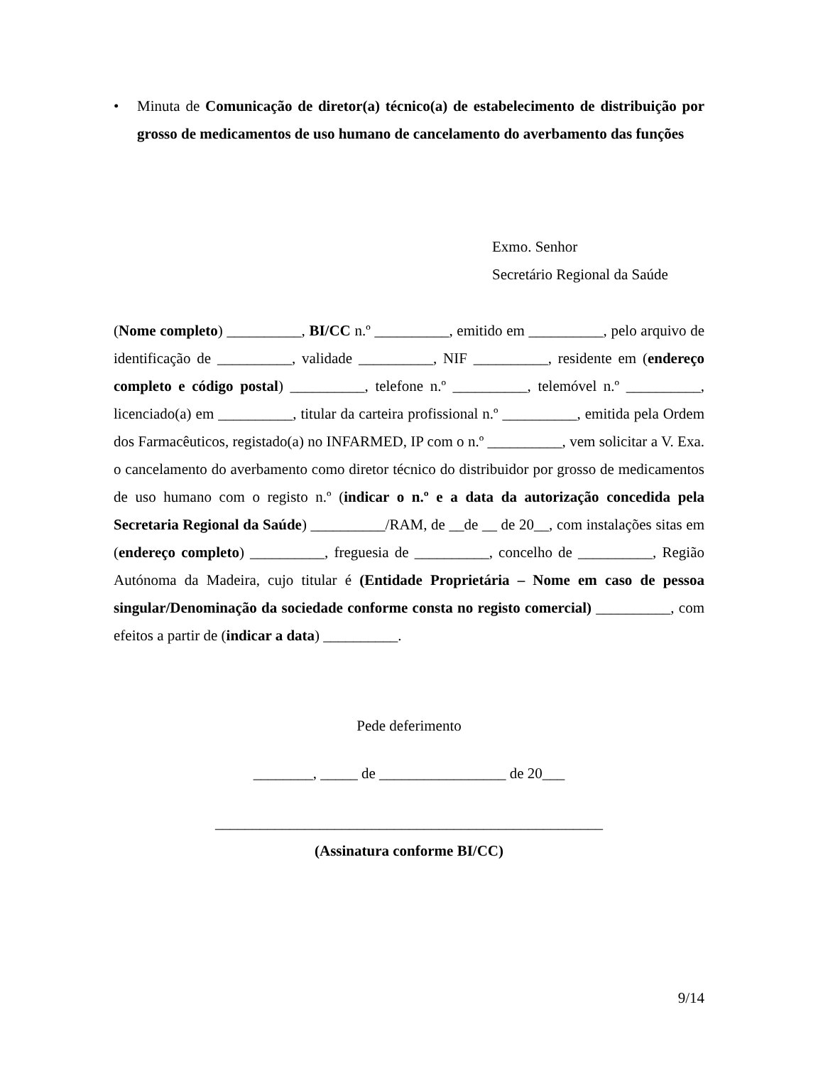• Minuta de Comunicação de diretor(a) técnico(a) de estabelecimento de distribuição por grosso de medicamentos de uso humano de cancelamento do averbamento das funções
Exmo. Senhor
Secretário Regional da Saúde
(Nome completo) __________, BI/CC n.º __________, emitido em __________, pelo arquivo de identificação de __________, validade __________, NIF __________, residente em (endereço completo e código postal) __________, telefone n.º __________, telemóvel n.º __________, licenciado(a) em __________, titular da carteira profissional n.º __________, emitida pela Ordem dos Farmacêuticos, registado(a) no INFARMED, IP com o n.º __________, vem solicitar a V. Exa. o cancelamento do averbamento como diretor técnico do distribuidor por grosso de medicamentos de uso humano com o registo n.º (indicar o n.º e a data da autorização concedida pela Secretaria Regional da Saúde) __________/RAM, de __de __ de 20__, com instalações sitas em (endereço completo) __________, freguesia de __________, concelho de __________, Região Autónoma da Madeira, cujo titular é (Entidade Proprietária – Nome em caso de pessoa singular/Denominação da sociedade conforme consta no registo comercial) __________, com efeitos a partir de (indicar a data) __________.
Pede deferimento
________, _____ de _________________ de 20___
____________________________________________________
(Assinatura conforme BI/CC)
9/14